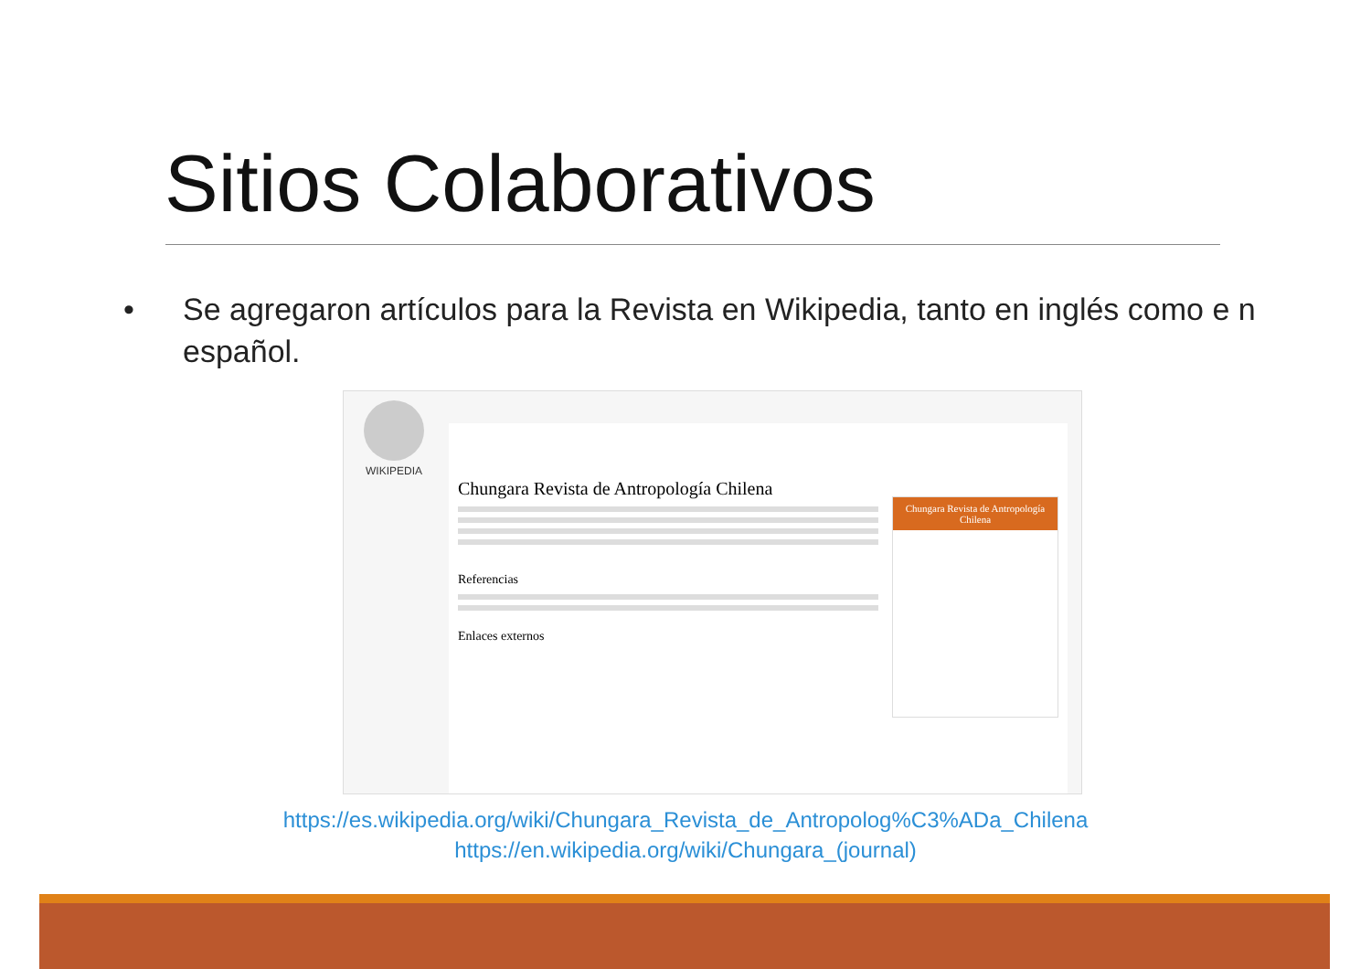Sitios Colaborativos
• Se agregaron artículos para la Revista en Wikipedia, tanto en inglés como e n español.
WIKIPEDIA
Chungara Revista de Antropología Chilena
Referencias
Enlaces externos
Chungara Revista de Antropología Chilena
https://es.wikipedia.org/wiki/Chungara_Revista_de_Antropolog%C3%ADa_Chilena
https://en.wikipedia.org/wiki/Chungara_(journal)